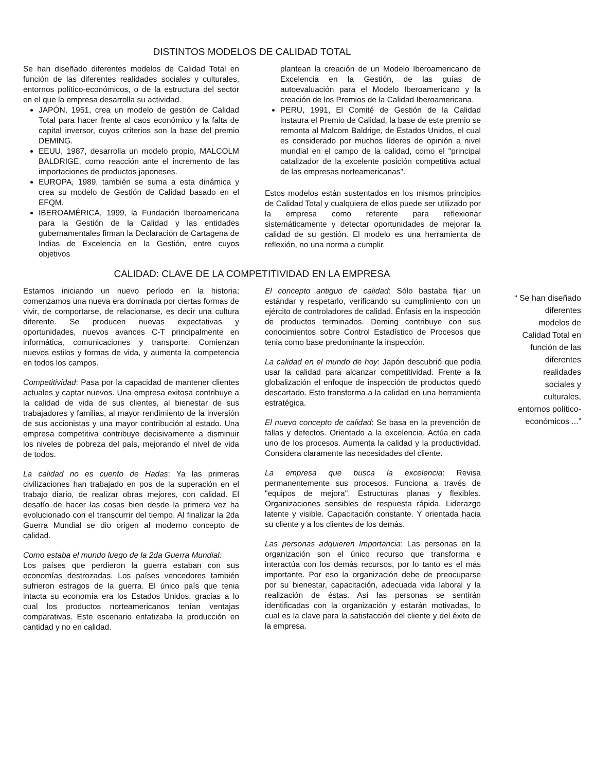DISTINTOS MODELOS DE CALIDAD TOTAL
Se han diseñado diferentes modelos de Calidad Total en función de las diferentes realidades sociales y culturales, entornos político-económicos, o de la estructura del sector en el que la empresa desarrolla su actividad.
JAPÓN, 1951, crea un modelo de gestión de Calidad Total para hacer frente al caos económico y la falta de capital inversor, cuyos criterios son la base del premio DEMING.
EEUU, 1987, desarrolla un modelo propio, MALCOLM BALDRIGE, como reacción ante el incremento de las importaciones de productos japoneses.
EUROPA, 1989, también se suma a esta dinámica y crea su modelo de Gestión de Calidad basado en el EFQM.
IBEROAMÉRICA, 1999, la Fundación Iberoamericana para la Gestión de la Calidad y las entidades gubernamentales firman la Declaración de Cartagena de Indias de Excelencia en la Gestión, entre cuyos objetivos
plantean la creación de un Modelo Iberoamericano de Excelencia en la Gestión, de las guías de autoevaluación para el Modelo Iberoamericano y la creación de los Premios de la Calidad Iberoamericana.
PERU, 1991, El Comité de Gestión de la Calidad instaura el Premio de Calidad, la base de este premio se remonta al Malcom Baldrige, de Estados Unidos, el cual es considerado por muchos líderes de opinión a nivel mundial en el campo de la calidad, como el "principal catalizador de la excelente posición competitiva actual de las empresas norteamericanas".
Estos modelos están sustentados en los mismos principios de Calidad Total y cualquiera de ellos puede ser utilizado por la empresa como referente para reflexionar sistemáticamente y detectar oportunidades de mejorar la calidad de su gestión. El modelo es una herramienta de reflexión, no una norma a cumplir.
CALIDAD: CLAVE DE LA COMPETITIVIDAD EN LA EMPRESA
Estamos iniciando un nuevo período en la historia; comenzamos una nueva era dominada por ciertas formas de vivir, de comportarse, de relacionarse, es decir una cultura diferente. Se producen nuevas expectativas y oportunidades, nuevos avances C-T principalmente en informática, comunicaciones y transporte. Comienzan nuevos estilos y formas de vida, y aumenta la competencia en todos los campos.
Competitividad: Pasa por la capacidad de mantener clientes actuales y captar nuevos. Una empresa exitosa contribuye a la calidad de vida de sus clientes, al bienestar de sus trabajadores y familias, al mayor rendimiento de la inversión de sus accionistas y una mayor contribución al estado. Una empresa competitiva contribuye decisivamente a disminuir los niveles de pobreza del país, mejorando el nivel de vida de todos.
La calidad no es cuento de Hadas: Ya las primeras civilizaciones han trabajado en pos de la superación en el trabajo diario, de realizar obras mejores, con calidad. El desafío de hacer las cosas bien desde la primera vez ha evolucionado con el transcurrir del tiempo. Al finalizar la 2da Guerra Mundial se dio origen al moderno concepto de calidad.
Como estaba el mundo luego de la 2da Guerra Mundial:
Los países que perdieron la guerra estaban con sus economías destrozadas. Los países vencedores también sufrieron estragos de la guerra. El único país que tenia intacta su economía era los Estados Unidos, gracias a lo cual los productos norteamericanos tenían ventajas comparativas. Este escenario enfatizaba la producción en cantidad y no en calidad.
El concepto antiguo de calidad: Sólo bastaba fijar un estándar y respetarlo, verificando su cumplimiento con un ejército de controladores de calidad. Énfasis en la inspección de productos terminados. Deming contribuye con sus conocimientos sobre Control Estadístico de Procesos que tenia como base predominante la inspección.
La calidad en el mundo de hoy: Japón descubrió que podía usar la calidad para alcanzar competitividad. Frente a la globalización el enfoque de inspección de productos quedó descartado. Esto transforma a la calidad en una herramienta estratégica.
El nuevo concepto de calidad: Se basa en la prevención de fallas y defectos. Orientado a la excelencia. Actúa en cada uno de los procesos. Aumenta la calidad y la productividad. Considera claramente las necesidades del cliente.
La empresa que busca la excelencia: Revisa permanentemente sus procesos. Funciona a través de "equipos de mejora". Estructuras planas y flexibles. Organizaciones sensibles de respuesta rápida. Liderazgo latente y visible. Capacitación constante. Y orientada hacia su cliente y a los clientes de los demás.
Las personas adquieren Importancia: Las personas en la organización son el único recurso que transforma e interactúa con los demás recursos, por lo tanto es el más importante. Por eso la organización debe de preocuparse por su bienestar, capacitación, adecuada vida laboral y la realización de éstas. Así las personas se sentirán identificadas con la organización y estarán motivadas, lo cual es la clave para la satisfacción del cliente y del éxito de la empresa.
“ Se han diseñado diferentes modelos de Calidad Total en función de las diferentes realidades sociales y culturales, entornos político-económicos ...”